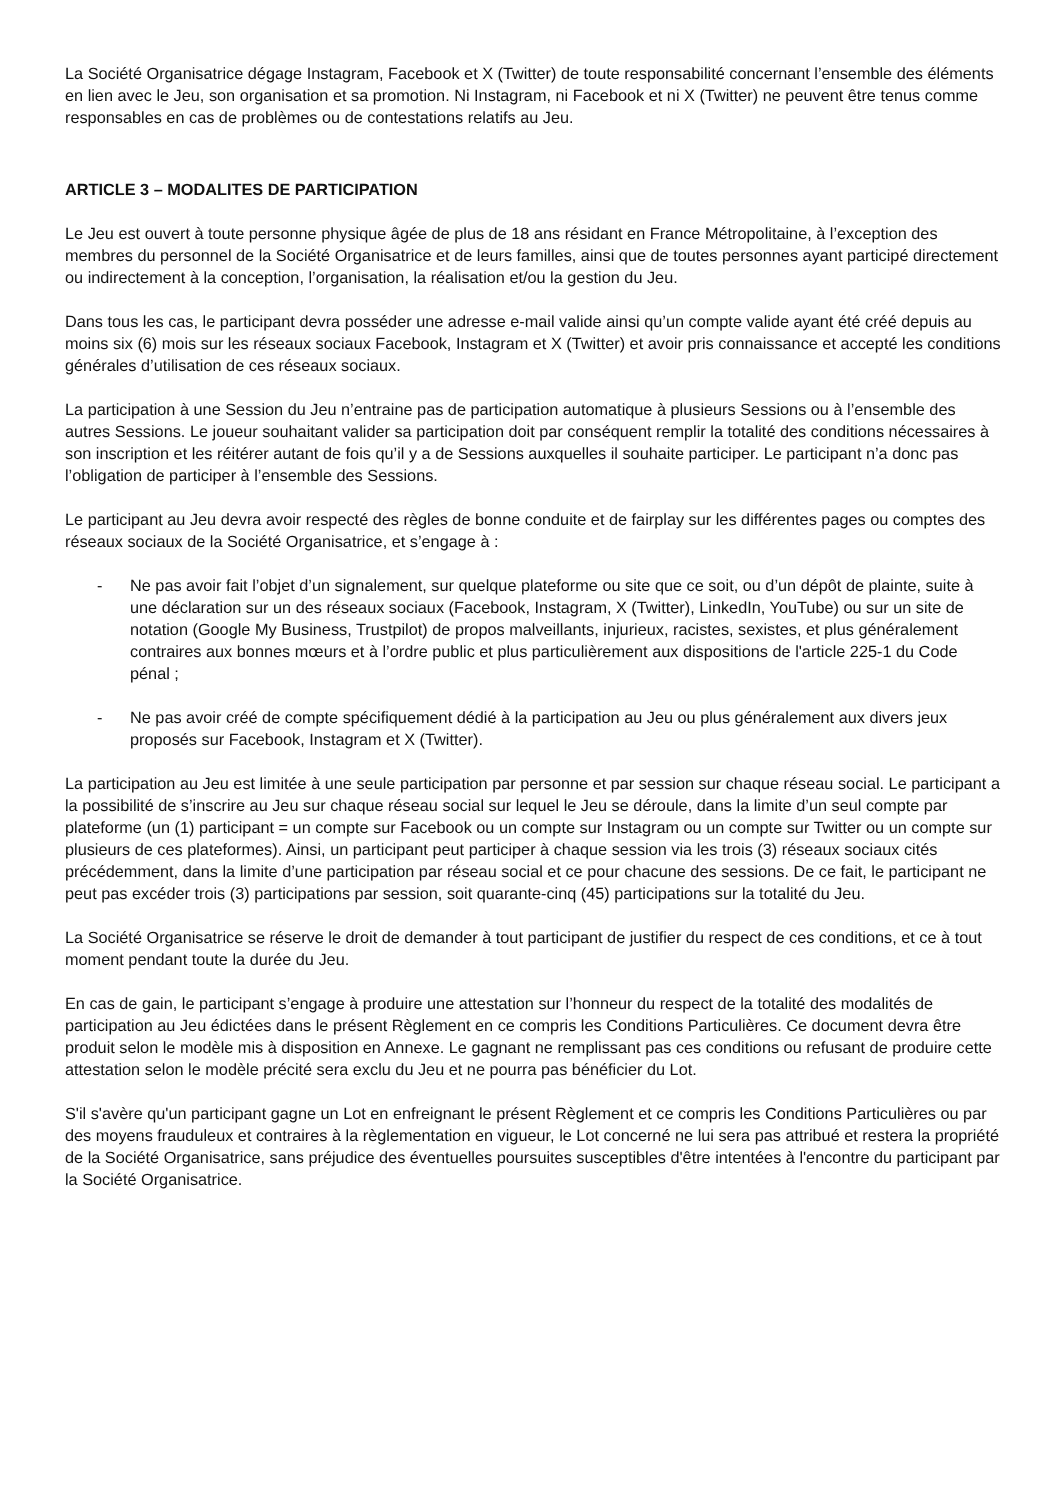La Société Organisatrice dégage Instagram, Facebook et X (Twitter) de toute responsabilité concernant l’ensemble des éléments en lien avec le Jeu, son organisation et sa promotion. Ni Instagram, ni Facebook et ni X (Twitter) ne peuvent être tenus comme responsables en cas de problèmes ou de contestations relatifs au Jeu.
ARTICLE 3 – MODALITES DE PARTICIPATION
Le Jeu est ouvert à toute personne physique âgée de plus de 18 ans résidant en France Métropolitaine, à l’exception des membres du personnel de la Société Organisatrice et de leurs familles, ainsi que de toutes personnes ayant participé directement ou indirectement à la conception, l’organisation, la réalisation et/ou la gestion du Jeu.
Dans tous les cas, le participant devra posséder une adresse e-mail valide ainsi qu’un compte valide ayant été créé depuis au moins six (6) mois sur les réseaux sociaux Facebook, Instagram et X (Twitter) et avoir pris connaissance et accepté les conditions générales d’utilisation de ces réseaux sociaux.
La participation à une Session du Jeu n’entraine pas de participation automatique à plusieurs Sessions ou à l’ensemble des autres Sessions. Le joueur souhaitant valider sa participation doit par conséquent remplir la totalité des conditions nécessaires à son inscription et les réitérer autant de fois qu’il y a de Sessions auxquelles il souhaite participer. Le participant n’a donc pas l’obligation de participer à l’ensemble des Sessions.
Le participant au Jeu devra avoir respecté des règles de bonne conduite et de fairplay sur les différentes pages ou comptes des réseaux sociaux de la Société Organisatrice, et s’engage à :
- Ne pas avoir fait l’objet d’un signalement, sur quelque plateforme ou site que ce soit, ou d’un dépôt de plainte, suite à une déclaration sur un des réseaux sociaux (Facebook, Instagram, X (Twitter), LinkedIn, YouTube) ou sur un site de notation (Google My Business, Trustpilot) de propos malveillants, injurieux, racistes, sexistes, et plus généralement contraires aux bonnes mœurs et à l’ordre public et plus particulièrement aux dispositions de l'article 225-1 du Code pénal ;
- Ne pas avoir créé de compte spécifiquement dédié à la participation au Jeu ou plus généralement aux divers jeux proposés sur Facebook, Instagram et X (Twitter).
La participation au Jeu est limitée à une seule participation par personne et par session sur chaque réseau social. Le participant a la possibilité de s’inscrire au Jeu sur chaque réseau social sur lequel le Jeu se déroule, dans la limite d’un seul compte par plateforme (un (1) participant = un compte sur Facebook ou un compte sur Instagram ou un compte sur Twitter ou un compte sur plusieurs de ces plateformes). Ainsi, un participant peut participer à chaque session via les trois (3) réseaux sociaux cités précédemment, dans la limite d’une participation par réseau social et ce pour chacune des sessions. De ce fait, le participant ne peut pas excéder trois (3) participations par session, soit quarante-cinq (45) participations sur la totalité du Jeu.
La Société Organisatrice se réserve le droit de demander à tout participant de justifier du respect de ces conditions, et ce à tout moment pendant toute la durée du Jeu.
En cas de gain, le participant s’engage à produire une attestation sur l’honneur du respect de la totalité des modalités de participation au Jeu édictées dans le présent Règlement en ce compris les Conditions Particulières. Ce document devra être produit selon le modèle mis à disposition en Annexe. Le gagnant ne remplissant pas ces conditions ou refusant de produire cette attestation selon le modèle précité sera exclu du Jeu et ne pourra pas bénéficier du Lot.
S'il s'avère qu'un participant gagne un Lot en enfreignant le présent Règlement et ce compris les Conditions Particulières ou par des moyens frauduleux et contraires à la règlementation en vigueur, le Lot concerné ne lui sera pas attribué et restera la propriété de la Société Organisatrice, sans préjudice des éventuelles poursuites susceptibles d'être intentées à l'encontre du participant par la Société Organisatrice.